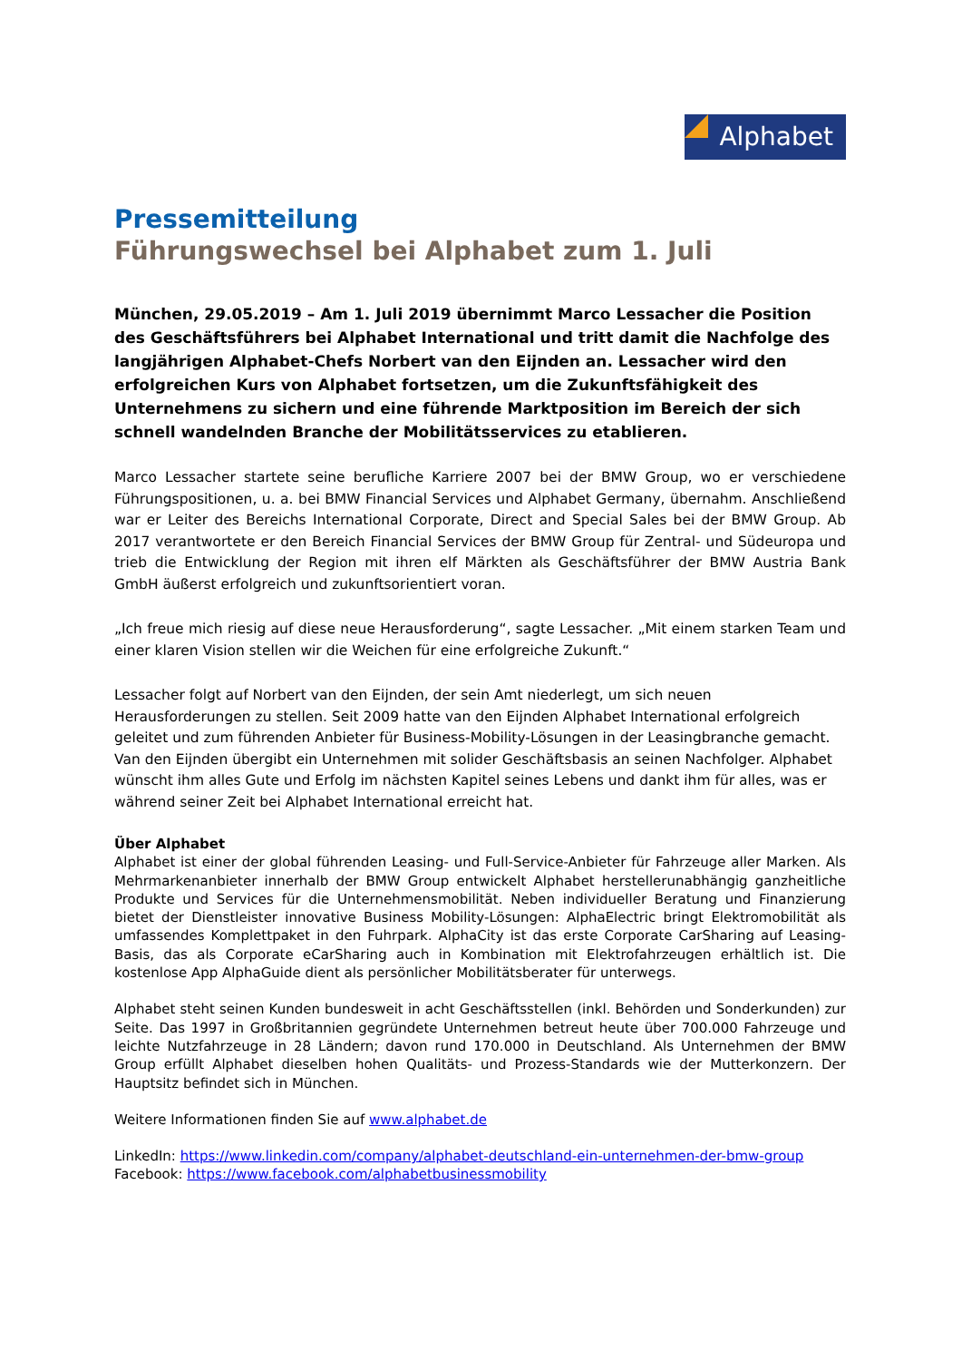Alphabet
Pressemitteilung
Führungswechsel bei Alphabet zum 1. Juli
München, 29.05.2019 – Am 1. Juli 2019 übernimmt Marco Lessacher die Position des Geschäftsführers bei Alphabet International und tritt damit die Nachfolge des langjährigen Alphabet-Chefs Norbert van den Eijnden an. Lessacher wird den erfolgreichen Kurs von Alphabet fortsetzen, um die Zukunftsfähigkeit des Unternehmens zu sichern und eine führende Marktposition im Bereich der sich schnell wandelnden Branche der Mobilitätsservices zu etablieren.
Marco Lessacher startete seine berufliche Karriere 2007 bei der BMW Group, wo er verschiedene Führungspositionen, u. a. bei BMW Financial Services und Alphabet Germany, übernahm. Anschließend war er Leiter des Bereichs International Corporate, Direct and Special Sales bei der BMW Group. Ab 2017 verantwortete er den Bereich Financial Services der BMW Group für Zentral- und Südeuropa und trieb die Entwicklung der Region mit ihren elf Märkten als Geschäftsführer der BMW Austria Bank GmbH äußerst erfolgreich und zukunftsorientiert voran.
„Ich freue mich riesig auf diese neue Herausforderung“, sagte Lessacher. „Mit einem starken Team und einer klaren Vision stellen wir die Weichen für eine erfolgreiche Zukunft.“
Lessacher folgt auf Norbert van den Eijnden, der sein Amt niederlegt, um sich neuen Herausforderungen zu stellen. Seit 2009 hatte van den Eijnden Alphabet International erfolgreich geleitet und zum führenden Anbieter für Business-Mobility-Lösungen in der Leasingbranche gemacht. Van den Eijnden übergibt ein Unternehmen mit solider Geschäftsbasis an seinen Nachfolger. Alphabet wünscht ihm alles Gute und Erfolg im nächsten Kapitel seines Lebens und dankt ihm für alles, was er während seiner Zeit bei Alphabet International erreicht hat.
Über Alphabet
Alphabet ist einer der global führenden Leasing- und Full-Service-Anbieter für Fahrzeuge aller Marken. Als Mehrmarkenanbieter innerhalb der BMW Group entwickelt Alphabet herstellerunabhängig ganzheitliche Produkte und Services für die Unternehmensmobilität. Neben individueller Beratung und Finanzierung bietet der Dienstleister innovative Business Mobility-Lösungen: AlphaElectric bringt Elektromobilität als umfassendes Komplettpaket in den Fuhrpark. AlphaCity ist das erste Corporate CarSharing auf Leasing-Basis, das als Corporate eCarSharing auch in Kombination mit Elektrofahrzeugen erhältlich ist. Die kostenlose App AlphaGuide dient als persönlicher Mobilitätsberater für unterwegs.
Alphabet steht seinen Kunden bundesweit in acht Geschäftsstellen (inkl. Behörden und Sonderkunden) zur Seite. Das 1997 in Großbritannien gegründete Unternehmen betreut heute über 700.000 Fahrzeuge und leichte Nutzfahrzeuge in 28 Ländern; davon rund 170.000 in Deutschland. Als Unternehmen der BMW Group erfüllt Alphabet dieselben hohen Qualitäts- und Prozess-Standards wie der Mutterkonzern. Der Hauptsitz befindet sich in München.
Weitere Informationen finden Sie auf www.alphabet.de
LinkedIn: https://www.linkedin.com/company/alphabet-deutschland-ein-unternehmen-der-bmw-group
Facebook: https://www.facebook.com/alphabetbusinessmobility